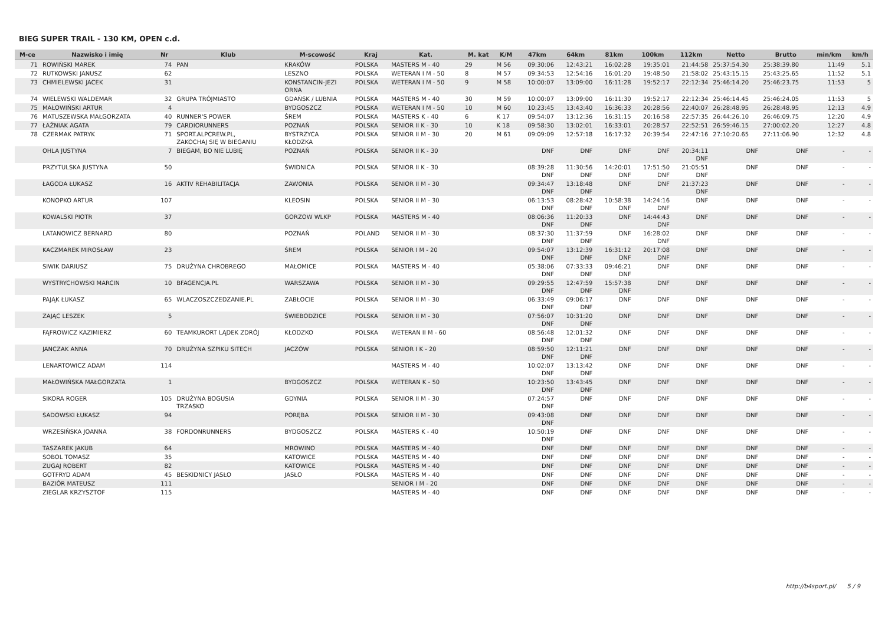BIEG SUPER TRAIL - 130 KM, OPEN c.d.
| M-ce | Nazwisko i imię | Nr | Klub | M-scowość | Kraj | Kat. | M. kat | K/M | 47km | 64km | 81km | 100km | 112km | Netto | Brutto | min/km | km/h |
| --- | --- | --- | --- | --- | --- | --- | --- | --- | --- | --- | --- | --- | --- | --- | --- | --- | --- |
| 71 | ROWIŃSKI MAREK | 74 | PAN | KRAKÓW | POLSKA | MASTERS M - 40 | 29 | M 56 | 09:30:06 | 12:43:21 | 16:02:28 | 19:35:01 | 21:44:58 | 25:37:54.30 | 25:38:39.80 | 11:49 | 5.1 |
| 72 | RUTKOWSKI JANUSZ | 62 | | LESZNO | POLSKA | WETERAN I M - 50 | 8 | M 57 | 09:34:53 | 12:54:16 | 16:01:20 | 19:48:50 | 21:58:02 | 25:43:15.15 | 25:43:25.65 | 11:52 | 5.1 |
| 73 | CHMIELEWSKI JACEK | 31 | | KONSTANCIN-JEZI ORNA | POLSKA | WETERAN I M - 50 | 9 | M 58 | 10:00:07 | 13:09:00 | 16:11:28 | 19:52:17 | 22:12:34 | 25:46:14.20 | 25:46:23.75 | 11:53 | 5 |
| 74 | WIELEWSKI WALDEMAR | 32 | GRUPA TRÓJMIASTO | GDAŃSK / LUBNIA | POLSKA | MASTERS M - 40 | 30 | M 59 | 10:00:07 | 13:09:00 | 16:11:30 | 19:52:17 | 22:12:34 | 25:46:14.45 | 25:46:24.05 | 11:53 | 5 |
| 75 | MAŁOWIŃSKI ARTUR | 4 | | BYDGOSZCZ | POLSKA | WETERAN I M - 50 | 10 | M 60 | 10:23:45 | 13:43:40 | 16:36:33 | 20:28:56 | 22:40:07 | 26:28:48.95 | 26:28:48.95 | 12:13 | 4.9 |
| 76 | MATUSZEWSKA MAŁGORZATA | 40 | RUNNER'S POWER | ŚREM | POLSKA | MASTERS K - 40 | 6 | K 17 | 09:54:07 | 13:12:36 | 16:31:15 | 20:16:58 | 22:57:35 | 26:44:26.10 | 26:46:09.75 | 12:20 | 4.9 |
| 77 | ŁAŹNIAK AGATA | 79 | CARDIORUNNERS | POZNAŃ | POLSKA | SENIOR II K - 30 | 10 | K 18 | 09:58:30 | 13:02:01 | 16:33:01 | 20:28:57 | 22:52:51 | 26:59:46.15 | 27:00:02.20 | 12:27 | 4.8 |
| 78 | CZERMAK PATRYK | 71 | SPORT.ALPCREW.PL, ZAKOCHAJ SIĘ W BIEGANIU | BYSTRZYCA KŁODZKA | POLSKA | SENIOR II M - 30 | 20 | M 61 | 09:09:09 | 12:57:18 | 16:17:32 | 20:39:54 | 22:47:16 | 27:10:20.65 | 27:11:06.90 | 12:32 | 4.8 |
| | OHLA JUSTYNA | 7 | BIEGAM, BO NIE LUBIĘ | POZNAŃ | POLSKA | SENIOR II K - 30 | | | DNF | DNF | DNF | DNF | 20:34:11 DNF | DNF | DNF | - | - |
| | PRZYTULSKA JUSTYNA | 50 | | ŚWIDNICA | POLSKA | SENIOR II K - 30 | | | 08:39:28 DNF | 11:30:56 DNF | 14:20:01 DNF | 17:51:50 DNF | 21:05:51 DNF | DNF | DNF | - | - |
| | ŁAGODA ŁUKASZ | 16 | AKTIV REHABILITACJA | ZAWONIA | POLSKA | SENIOR II M - 30 | | | 09:34:47 DNF | 13:18:48 DNF | DNF | DNF | 21:37:23 DNF | DNF | DNF | - | - |
| | KONOPKO ARTUR | 107 | | KLEOSIN | POLSKA | SENIOR II M - 30 | | | 06:13:53 DNF | 08:28:42 DNF | 10:58:38 DNF | 14:24:16 DNF | DNF | DNF | DNF | - | - |
| | KOWALSKI PIOTR | 37 | | GORZOW WLKP | POLSKA | MASTERS M - 40 | | | 08:06:36 DNF | 11:20:33 DNF | DNF | 14:44:43 DNF | DNF | DNF | DNF | - | - |
| | LATANOWICZ BERNARD | 80 | | POZNAŃ | POLAND | SENIOR II M - 30 | | | 08:37:30 DNF | 11:37:59 DNF | DNF | 16:28:02 DNF | DNF | DNF | DNF | - | - |
| | KACZMAREK MIROSŁAW | 23 | | ŚREM | POLSKA | SENIOR I M - 20 | | | 09:54:07 DNF | 13:12:39 DNF | 16:31:12 DNF | 20:17:08 DNF | DNF | DNF | DNF | - | - |
| | SIWIK DARIUSZ | 75 | DRUŻYNA CHROBREGO | MAŁOMICE | POLSKA | MASTERS M - 40 | | | 05:38:06 DNF | 07:33:33 DNF | 09:46:21 DNF | DNF | DNF | DNF | DNF | - | - |
| | WYSTRYCHOWSKI MARCIN | 10 | BFAGENCJA.PL | WARSZAWA | POLSKA | SENIOR II M - 30 | | | 09:29:55 DNF | 12:47:59 DNF | 15:57:38 DNF | DNF | DNF | DNF | DNF | - | - |
| | PAJĄK ŁUKASZ | 65 | WLACZOSZCZEDZANIE.PL | ZABŁOCIE | POLSKA | SENIOR II M - 30 | | | 06:33:49 DNF | 09:06:17 DNF | DNF | DNF | DNF | DNF | DNF | - | - |
| | ZAJĄC LESZEK | 5 | | ŚWIEBODZICE | POLSKA | SENIOR II M - 30 | | | 07:56:07 DNF | 10:31:20 DNF | DNF | DNF | DNF | DNF | DNF | - | - |
| | FĄFROWICZ KAZIMIERZ | 60 | TEAMKURORT LĄDEK ZDRÓJ | KŁODZKO | POLSKA | WETERAN II M - 60 | | | 08:56:48 DNF | 12:01:32 DNF | DNF | DNF | DNF | DNF | DNF | - | - |
| | JANCZAK ANNA | 70 | DRUŻYNA SZPIKU SITECH | JACZÓW | POLSKA | SENIOR I K - 20 | | | 08:59:50 DNF | 12:11:21 DNF | DNF | DNF | DNF | DNF | DNF | - | - |
| | LENARTOWICZ ADAM | 114 | | | | MASTERS M - 40 | | | 10:02:07 DNF | 13:13:42 DNF | DNF | DNF | DNF | DNF | DNF | - | - |
| | MAŁOWIŃSKA MAŁGORZATA | 1 | | BYDGOSZCZ | POLSKA | WETERAN K - 50 | | | 10:23:50 DNF | 13:43:45 DNF | DNF | DNF | DNF | DNF | DNF | - | - |
| | SIKORA ROGER | 105 | DRUŻYNA BOGUSIA TRZASKO | GDYNIA | POLSKA | SENIOR II M - 30 | | | 07:24:57 DNF | DNF | DNF | DNF | DNF | DNF | DNF | - | - |
| | SADOWSKI ŁUKASZ | 94 | | PORĘBA | POLSKA | SENIOR II M - 30 | | | 09:43:08 DNF | DNF | DNF | DNF | DNF | DNF | DNF | - | - |
| | WRZESIŃSKA JOANNA | 38 | FORDONRUNNERS | BYDGOSZCZ | POLSKA | MASTERS K - 40 | | | 10:50:19 DNF | DNF | DNF | DNF | DNF | DNF | DNF | - | - |
| | TASZAREK JAKUB | 64 | | MROWINO | POLSKA | MASTERS M - 40 | | | DNF | DNF | DNF | DNF | DNF | DNF | DNF | - | - |
| | SOBOL TOMASZ | 35 | | KATOWICE | POLSKA | MASTERS M - 40 | | | DNF | DNF | DNF | DNF | DNF | DNF | DNF | - | - |
| | ZUGAJ ROBERT | 82 | | KATOWICE | POLSKA | MASTERS M - 40 | | | DNF | DNF | DNF | DNF | DNF | DNF | DNF | - | - |
| | GOTFRYD ADAM | 45 | BESKIDNICY JASŁO | JASŁO | POLSKA | MASTERS M - 40 | | | DNF | DNF | DNF | DNF | DNF | DNF | DNF | - | - |
| | BAZIÓR MATEUSZ | 111 | | | | SENIOR I M - 20 | | | DNF | DNF | DNF | DNF | DNF | DNF | DNF | - | - |
| | ZIEGLAR KRZYSZTOF | 115 | | | | MASTERS M - 40 | | | DNF | DNF | DNF | DNF | DNF | DNF | DNF | - | - |
http://b4sport.pl/ 5 / 9